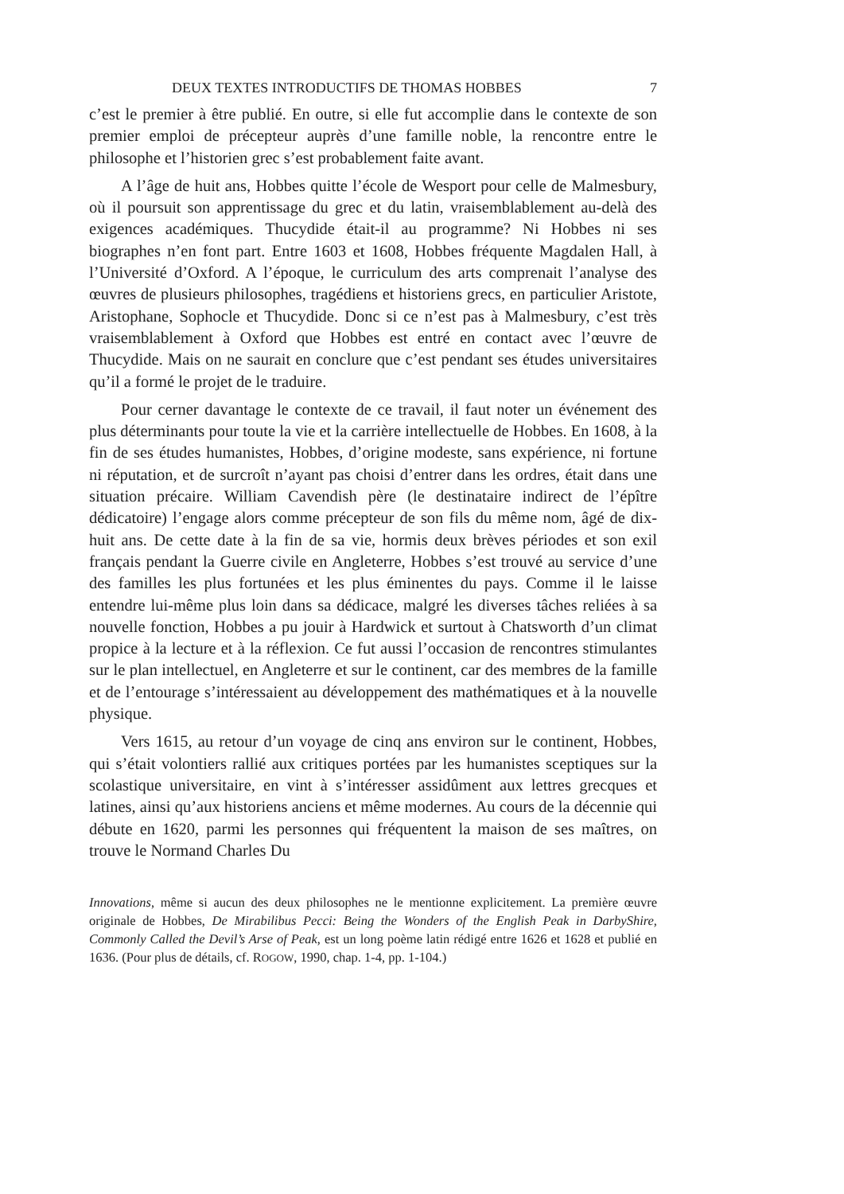DEUX TEXTES INTRODUCTIFS DE THOMAS HOBBES 7
c’est le premier à être publié. En outre, si elle fut accomplie dans le contexte de son premier emploi de précepteur auprès d’une famille noble, la rencontre entre le philosophe et l’historien grec s’est probablement faite avant.
A l’âge de huit ans, Hobbes quitte l’école de Wesport pour celle de Malmesbury, où il poursuit son apprentissage du grec et du latin, vraisemblablement au-delà des exigences académiques. Thucydide était-il au programme? Ni Hobbes ni ses biographes n’en font part. Entre 1603 et 1608, Hobbes fréquente Magdalen Hall, à l’Université d’Oxford. A l’époque, le curriculum des arts comprenait l’analyse des œuvres de plusieurs philosophes, tragédiens et historiens grecs, en particulier Aristote, Aristophane, Sophocle et Thucydide. Donc si ce n’est pas à Malmesbury, c’est très vraisemblablement à Oxford que Hobbes est entré en contact avec l’œuvre de Thucydide. Mais on ne saurait en conclure que c’est pendant ses études universitaires qu’il a formé le projet de le traduire.
Pour cerner davantage le contexte de ce travail, il faut noter un événement des plus déterminants pour toute la vie et la carrière intellectuelle de Hobbes. En 1608, à la fin de ses études humanistes, Hobbes, d’origine modeste, sans expérience, ni fortune ni réputation, et de surcroît n’ayant pas choisi d’entrer dans les ordres, était dans une situation précaire. William Cavendish père (le destinataire indirect de l’épître dédicatoire) l’engage alors comme précepteur de son fils du même nom, âgé de dix-huit ans. De cette date à la fin de sa vie, hormis deux brèves périodes et son exil français pendant la Guerre civile en Angleterre, Hobbes s’est trouvé au service d’une des familles les plus fortunées et les plus éminentes du pays. Comme il le laisse entendre lui-même plus loin dans sa dédicace, malgré les diverses tâches reliées à sa nouvelle fonction, Hobbes a pu jouir à Hardwick et surtout à Chatsworth d’un climat propice à la lecture et à la réflexion. Ce fut aussi l’occasion de rencontres stimulantes sur le plan intellectuel, en Angleterre et sur le continent, car des membres de la famille et de l’entourage s’intéressaient au développement des mathématiques et à la nouvelle physique.
Vers 1615, au retour d’un voyage de cinq ans environ sur le continent, Hobbes, qui s’était volontiers rallié aux critiques portées par les humanistes sceptiques sur la scolastique universitaire, en vint à s’intéresser assidûment aux lettres grecques et latines, ainsi qu’aux historiens anciens et même modernes. Au cours de la décennie qui débute en 1620, parmi les personnes qui fréquentent la maison de ses maîtres, on trouve le Normand Charles Du
Innovations, même si aucun des deux philosophes ne le mentionne explicitement. La première œuvre originale de Hobbes, De Mirabilibus Pecci: Being the Wonders of the English Peak in DarbyShire, Commonly Called the Devil’s Arse of Peak, est un long poème latin rédigé entre 1626 et 1628 et publié en 1636. (Pour plus de détails, cf. ROGOW, 1990, chap. 1-4, pp. 1-104.)